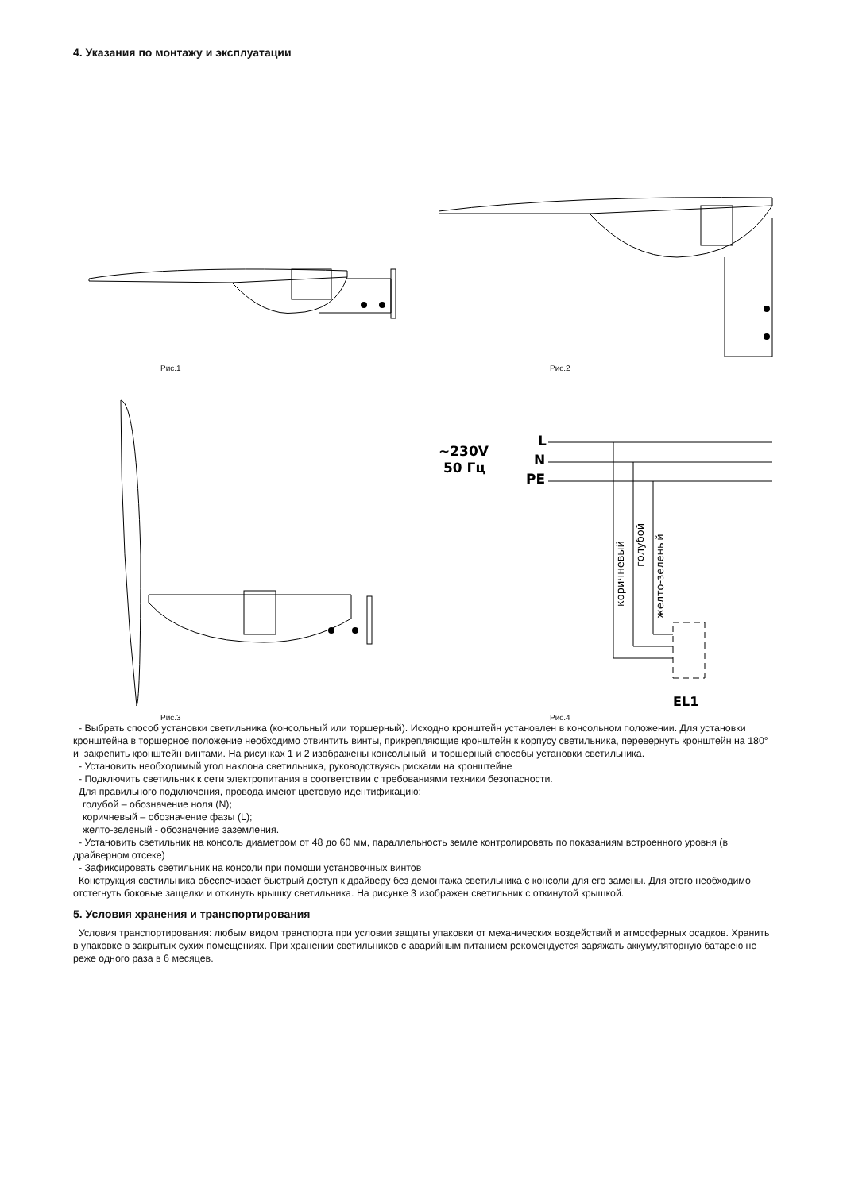4. Указания по монтажу и эксплуатации
Рис.1
Рис.2
Рис.3
~230V
50 Гц
L
N
PE
EL1
коричневый
голубой
желто-зеленый
Рис.4
- Выбрать способ установки светильника (консольный или торшерный). Исходно кронштейн установлен в консольном положении. Для установки кронштейна в торшерное положение необходимо отвинтить винты, прикрепляющие кронштейн к корпусу светильника, перевернуть кронштейн на 180° и закрепить кронштейн винтами. На рисунках 1 и 2 изображены консольный и торшерный способы установки светильника.
- Установить необходимый угол наклона светильника, руководствуясь рисками на кронштейне
- Подключить светильник к сети электропитания в соответствии с требованиями техники безопасности.
Для правильного подключения, провода имеют цветовую идентификацию:
голубой – обозначение ноля (N);
коричневый – обозначение фазы (L);
желто-зеленый - обозначение заземления.
- Установить светильник на консоль диаметром от 48 до 60 мм, параллельность земле контролировать по показаниям встроенного уровня (в драйверном отсеке)
- Зафиксировать светильник на консоли при помощи установочных винтов
Конструкция светильника обеспечивает быстрый доступ к драйверу без демонтажа светильника с консоли для его замены. Для этого необходимо отстегнуть боковые защелки и откинуть крышку светильника. На рисунке 3 изображен светильник с откинутой крышкой.
5. Условия хранения и транспортирования
Условия транспортирования: любым видом транспорта при условии защиты упаковки от механических воздействий и атмосферных осадков. Хранить в упаковке в закрытых сухих помещениях. При хранении светильников с аварийным питанием рекомендуется заряжать аккумуляторную батарею не реже одного раза в 6 месяцев.